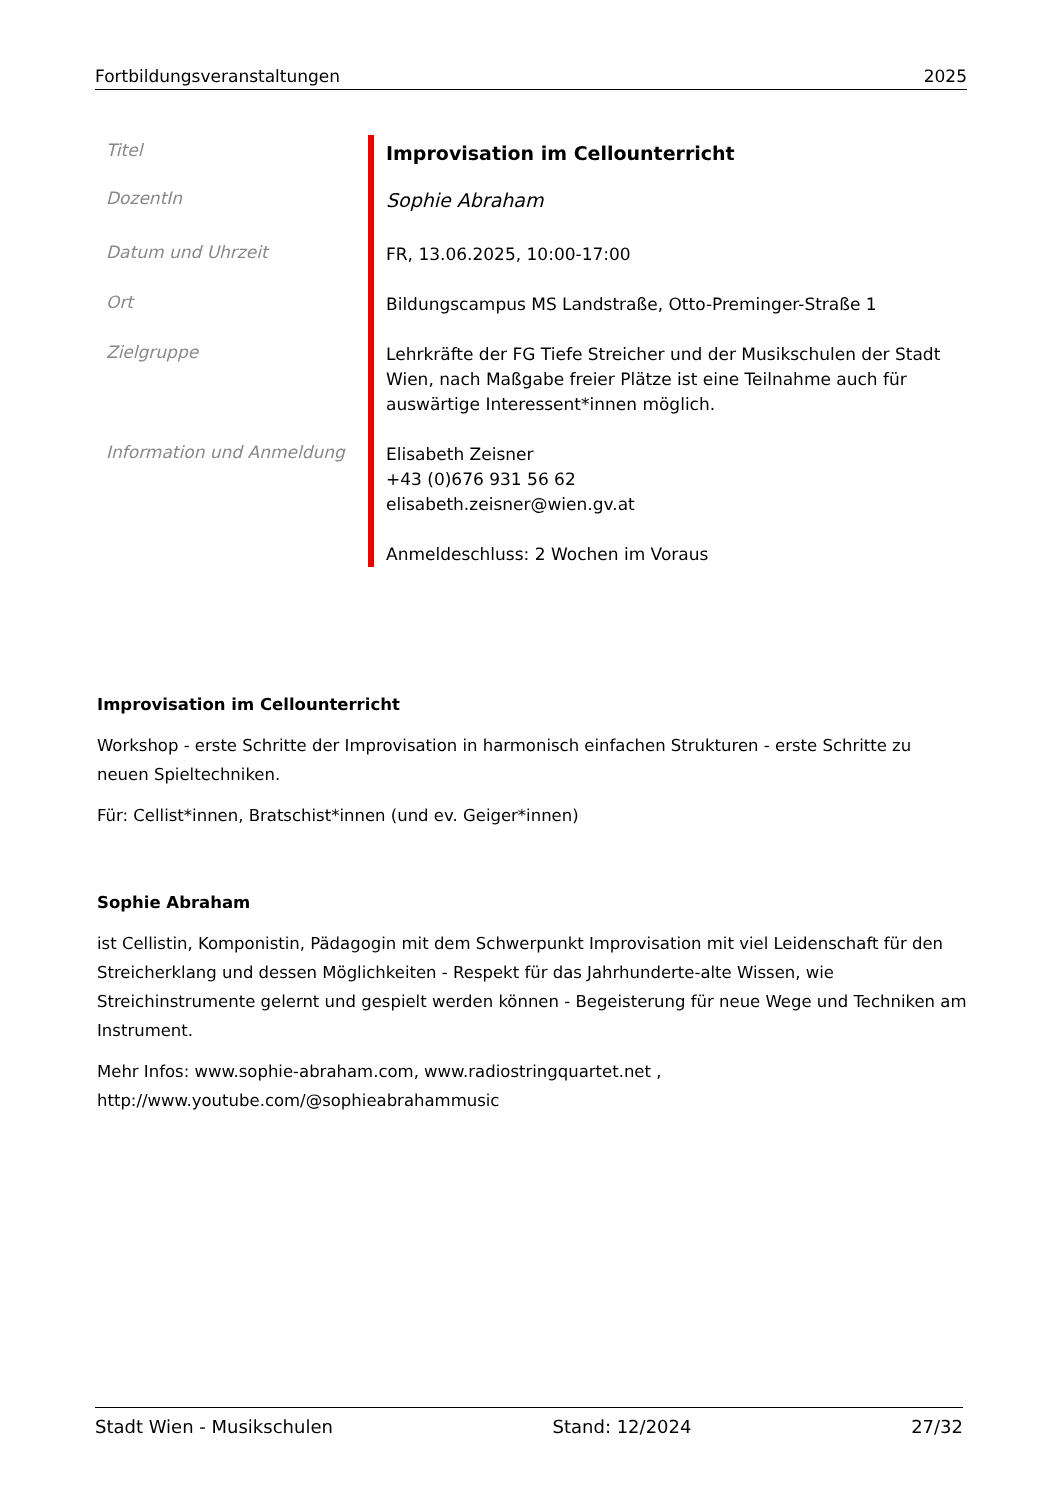Fortbildungsveranstaltungen 2025
| Titel | Improvisation im Cellounterricht |
| DozentIn | Sophie Abraham |
| Datum und Uhrzeit | FR, 13.06.2025, 10:00-17:00 |
| Ort | Bildungscampus MS Landstraße, Otto-Preminger-Straße 1 |
| Zielgruppe | Lehrkräfte der FG Tiefe Streicher und der Musikschulen der Stadt Wien, nach Maßgabe freier Plätze ist eine Teilnahme auch für auswärtige Interessent*innen möglich. |
| Information und Anmeldung | Elisabeth Zeisner +43 (0)676 931 56 62 elisabeth.zeisner@wien.gv.at Anmeldeschluss: 2 Wochen im Voraus |
Improvisation im Cellounterricht
Workshop - erste Schritte der Improvisation in harmonisch einfachen Strukturen - erste Schritte zu neuen Spieltechniken.
Für: Cellist*innen, Bratschist*innen (und ev. Geiger*innen)
Sophie Abraham
ist Cellistin, Komponistin, Pädagogin mit dem Schwerpunkt Improvisation mit viel Leidenschaft für den Streicherklang und dessen Möglichkeiten - Respekt für das Jahrhunderte-alte Wissen, wie Streichinstrumente gelernt und gespielt werden können - Begeisterung für neue Wege und Techniken am Instrument.
Mehr Infos: www.sophie-abraham.com, www.radiostringquartet.net ,
http://www.youtube.com/@sophieabrahammusic
Stadt Wien - Musikschulen Stand: 12/2024 27/32